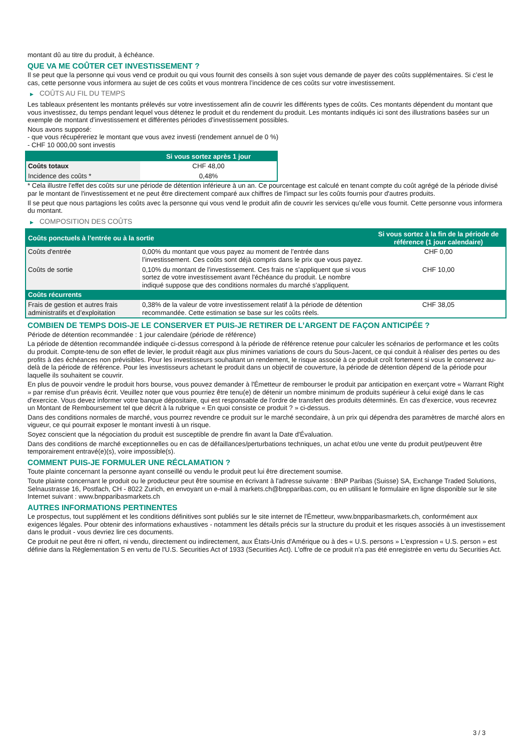montant dû au titre du produit, à échéance.
QUE VA ME COÛTER CET INVESTISSEMENT ?
Il se peut que la personne qui vous vend ce produit ou qui vous fournit des conseils à son sujet vous demande de payer des coûts supplémentaires. Si c’est le cas, cette personne vous informera au sujet de ces coûts et vous montrera l’incidence de ces coûts sur votre investissement.
▶ COÛTS AU FIL DU TEMPS
Les tableaux présentent les montants prélevés sur votre investissement afin de couvrir les différents types de coûts. Ces montants dépendent du montant que vous investissez, du temps pendant lequel vous détenez le produit et du rendement du produit. Les montants indiqués ici sont des illustrations basées sur un exemple de montant d’investissement et différentes périodes d’investissement possibles.
Nous avons supposé:
- que vous récupéreriez le montant que vous avez investi (rendement annuel de 0 %)
- CHF 10 000,00 sont investis
| | Si vous sortez après 1 jour |
| --- | --- |
| Coûts totaux | CHF 48,00 |
| Incidence des coûts * | 0,48% |
* Cela illustre l'effet des coûts sur une période de détention inférieure à un an. Ce pourcentage est calculé en tenant compte du coût agrégé de la période divisé par le montant de l'investissement et ne peut être directement comparé aux chiffres de l'impact sur les coûts fournis pour d'autres produits.
Il se peut que nous partagions les coûts avec la personne qui vous vend le produit afin de couvrir les services qu’elle vous fournit. Cette personne vous informera du montant.
▶ COMPOSITION DES COÛTS
| Coûts ponctuels à l’entrée ou à la sortie | | Si vous sortez à la fin de la période de référence (1 jour calendaire) |
| --- | --- | --- |
| Coûts d'entrée | 0,00% du montant que vous payez au moment de l’entrée dans l’investissement. Ces coûts sont déjà compris dans le prix que vous payez. | CHF 0,00 |
| Coûts de sortie | 0,10% du montant de l'investissement. Ces frais ne s'appliquent que si vous sortez de votre investissement avant l'échéance du produit. Le nombre indiqué suppose que des conditions normales du marché s'appliquent. | CHF 10,00 |
| Coûts récurrents | | |
| Frais de gestion et autres frais administratifs et d’exploitation | 0,38% de la valeur de votre investissement relatif à la période de détention recommandée. Cette estimation se base sur les coûts réels. | CHF 38,05 |
COMBIEN DE TEMPS DOIS-JE LE CONSERVER ET PUIS-JE RETIRER DE L’ARGENT DE FAÇON ANTICIPÉE ?
Période de détention recommandée : 1 jour calendaire (période de référence)
La période de détention recommandée indiquée ci-dessus correspond à la période de référence retenue pour calculer les scénarios de performance et les coûts du produit. Compte-tenu de son effet de levier, le produit réagit aux plus minimes variations de cours du Sous-Jacent, ce qui conduit à réaliser des pertes ou des profits à des échéances non prévisibles. Pour les investisseurs souhaitant un rendement, le risque associé à ce produit croît fortement si vous le conservez au-delà de la période de référence. Pour les investisseurs achetant le produit dans un objectif de couverture, la période de détention dépend de la période pour laquelle ils souhaitent se couvrir.
En plus de pouvoir vendre le produit hors bourse, vous pouvez demander à l'Émetteur de rembourser le produit par anticipation en exerçant votre « Warrant Right » par remise d'un préavis écrit. Veuillez noter que vous pourriez être tenu(e) de détenir un nombre minimum de produits supérieur à celui exigé dans le cas d'exercice. Vous devez informer votre banque dépositaire, qui est responsable de l'ordre de transfert des produits déterminés. En cas d'exercice, vous recevrez un Montant de Remboursement tel que décrit à la rubrique « En quoi consiste ce produit ? » ci-dessus.
Dans des conditions normales de marché, vous pourrez revendre ce produit sur le marché secondaire, à un prix qui dépendra des paramètres de marché alors en vigueur, ce qui pourrait exposer le montant investi à un risque.
Soyez conscient que la négociation du produit est susceptible de prendre fin avant la Date d'Évaluation.
Dans des conditions de marché exceptionnelles ou en cas de défaillances/perturbations techniques, un achat et/ou une vente du produit peut/peuvent être temporairement entravé(e)(s), voire impossible(s).
COMMENT PUIS-JE FORMULER UNE RÉCLAMATION ?
Toute plainte concernant la personne ayant conseillé ou vendu le produit peut lui être directement soumise.
Toute plainte concernant le produit ou le producteur peut être soumise en écrivant à l'adresse suivante : BNP Paribas (Suisse) SA, Exchange Traded Solutions, Selnaustrasse 16, Postfach, CH - 8022 Zurich, en envoyant un e-mail à markets.ch@bnpparibas.com, ou en utilisant le formulaire en ligne disponible sur le site Internet suivant : www.bnpparibasmarkets.ch
AUTRES INFORMATIONS PERTINENTES
Le prospectus, tout supplément et les conditions définitives sont publiés sur le site internet de l'Émetteur, www.bnpparibasmarkets.ch, conformément aux exigences légales. Pour obtenir des informations exhaustives - notamment les détails précis sur la structure du produit et les risques associés à un investissement dans le produit - vous devriez lire ces documents.
Ce produit ne peut être ni offert, ni vendu, directement ou indirectement, aux États-Unis d'Amérique ou à des « U.S. persons » L'expression « U.S. person » est définie dans la Réglementation S en vertu de l'U.S. Securities Act of 1933 (Securities Act). L'offre de ce produit n'a pas été enregistrée en vertu du Securities Act.
3 / 3